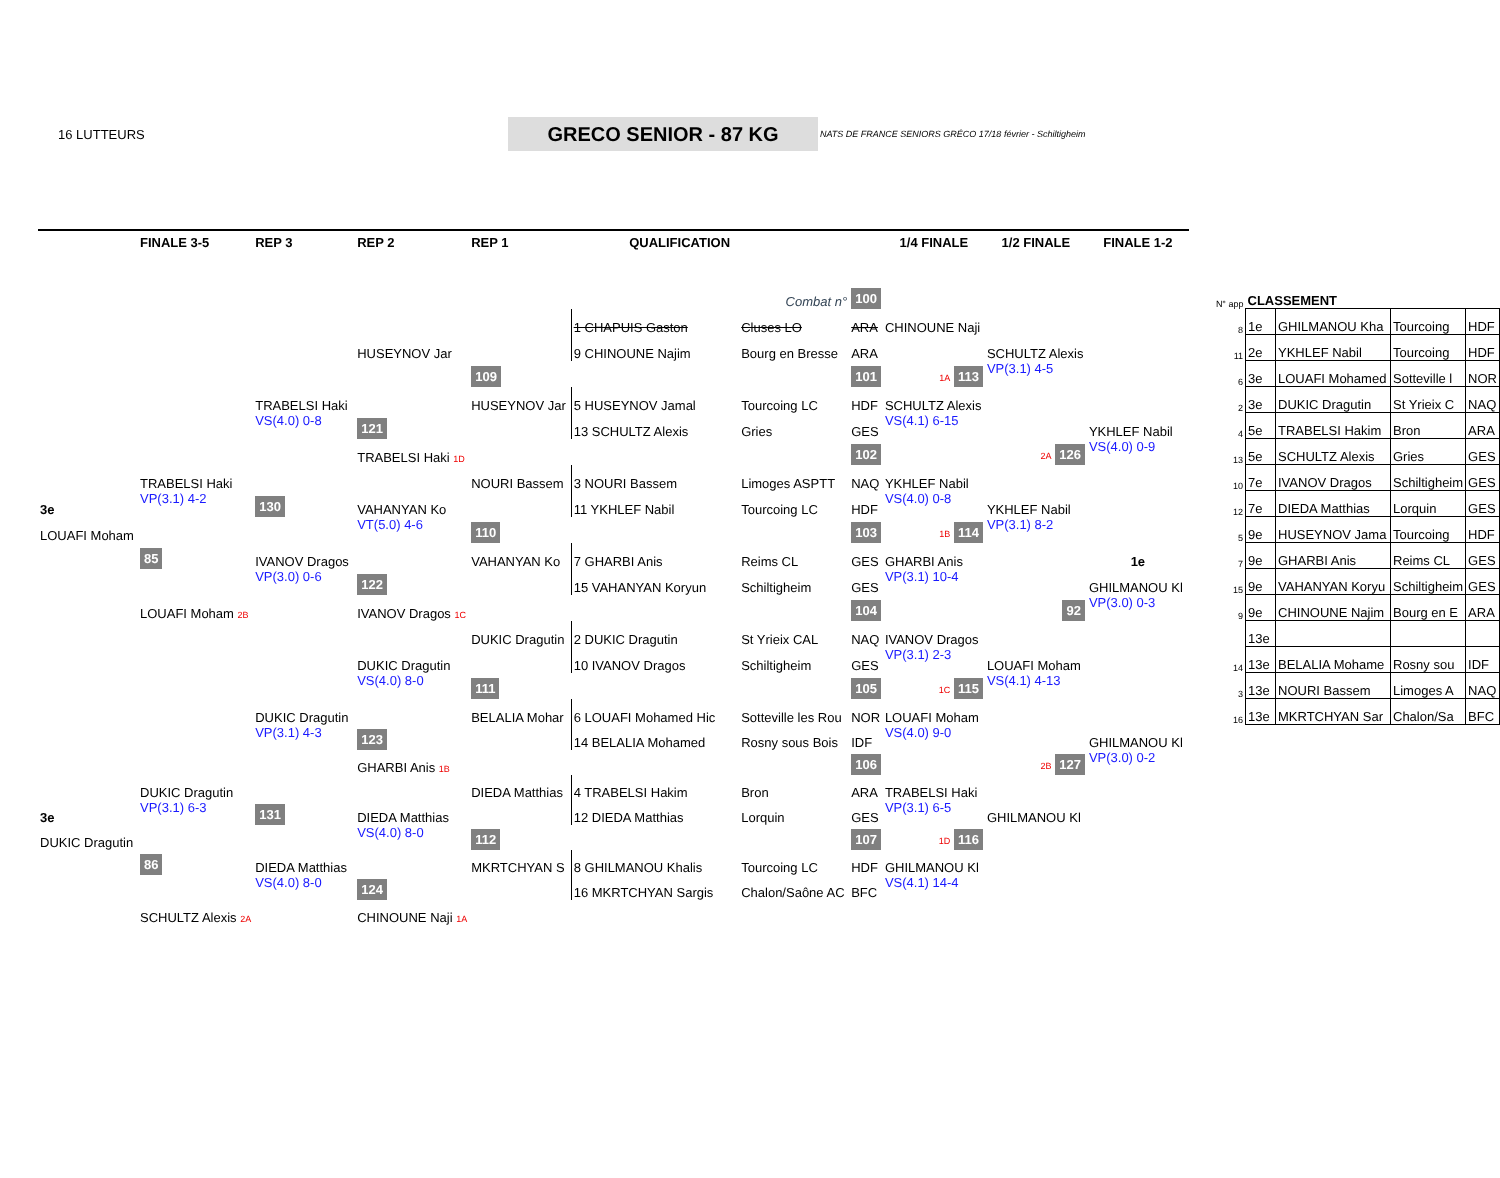16 LUTTEURS
GRECO SENIOR - 87 KG
NATS DE FRANCE SENIORS GRÉCO 17/18 février - Schiltigheim
| | FINALE 3-5 | REP 3 | REP 2 | REP 1 | QUALIFICATION | | | 1/4 FINALE | 1/2 FINALE | FINALE 1-2 | | | | | | |
| --- | --- | --- | --- | --- | --- | --- | --- | --- | --- | --- | --- | --- | --- | --- | --- | --- |
| | | | | | | Combat n° | 100 | | | | | N° app | CLASSEMENT | | | |
| | | | | | 1 CHAPUIS Gaston | Cluses LO | ARA | CHINOUNE Naji | | | | 8 | 1e | GHILMANOU Kha | Tourcoing | HDF |
| | | | HUSEYNOV Jar | | 9 CHINOUNE Najim | Bourg en Bresse | ARA | | SCHULTZ Alexis | | | 11 | 2e | YKHLEF Nabil | Tourcoing | HDF |
| | | | | 109 | | | 101 | 1A 113 | VP(3.1) 4-5 | | | 6 | 3e | LOUAFI Mohamed | Sotteville l | NOR |
| | | TRABELSI Haki | | HUSEYNOV Jar | 5 HUSEYNOV Jamal | Tourcoing LC | HDF | SCHULTZ Alexis | | | | 2 | 3e | DUKIC Dragutin | St Yrieix C | NAQ |
| | | VS(4.0) 0-8 | 121 | | 13 SCHULTZ Alexis | Gries | GES | VS(4.1) 6-15 | | YKHLEF Nabil | | 4 | 5e | TRABELSI Hakim | Bron | ARA |
| | | | TRABELSI Haki 1D | | | | 102 | | 2A 126 | VS(4.0) 0-9 | | 13 | 5e | SCHULTZ Alexis | Gries | GES |
| | TRABELSI Haki | | | NOURI Bassem | 3 NOURI Bassem | Limoges ASPTT | NAQ | YKHLEF Nabil | | | | 10 | 7e | IVANOV Dragos | Schiltigheim | GES |
| 3e | VP(3.1) 4-2 | 130 | VAHANYAN Ko | | 11 YKHLEF Nabil | Tourcoing LC | HDF | VS(4.0) 0-8 | YKHLEF Nabil | | | 12 | 7e | DIEDA Matthias | Lorquin | GES |
| LOUAFI Moham | | | VT(5.0) 4-6 | 110 | | | 103 | 1B 114 | VP(3.1) 8-2 | | | 5 | 9e | HUSEYNOV Jama | Tourcoing | HDF |
| | 85 | IVANOV Dragos | | VAHANYAN Ko | 7 GHARBI Anis | Reims CL | GES | GHARBI Anis | | 1e | | 7 | 9e | GHARBI Anis | Reims CL | GES |
| | | VP(3.0) 0-6 | 122 | | 15 VAHANYAN Koryun | Schiltigheim | GES | VP(3.1) 10-4 | | GHILMANOU Kl | | 15 | 9e | VAHANYAN Koryu | Schiltigheim | GES |
| | LOUAFI Moham 2B | | IVANOV Dragos 1C | | | | 104 | | 92 | VP(3.0) 0-3 | | 9 | 9e | CHINOUNE Najim | Bourg en E | ARA |
| | | | | DUKIC Dragutin | 2 DUKIC Dragutin | St Yrieix CAL | NAQ | IVANOV Dragos | | | | | 13e | | | |
| | | | DUKIC Dragutin | | 10 IVANOV Dragos | Schiltigheim | GES | VP(3.1) 2-3 | LOUAFI Moham | | | 14 | 13e | BELALIA Mohame | Rosny sou | IDF |
| | | | VS(4.0) 8-0 | 111 | | | 105 | 1C 115 | VS(4.1) 4-13 | | | 3 | 13e | NOURI Bassem | Limoges A | NAQ |
| | | DUKIC Dragutin | | BELALIA Mohar | 6 LOUAFI Mohamed Hic | Sotteville les Rou | NOR | LOUAFI Moham | | | | 16 | 13e | MKRTCHYAN Sar | Chalon/Sa | BFC |
| | | VP(3.1) 4-3 | 123 | | 14 BELALIA Mohamed | Rosny sous Bois | IDF | VS(4.0) 9-0 | | GHILMANOU Kl | | | | | | |
| | | | GHARBI Anis 1B | | | | 106 | | 2B 127 | VP(3.0) 0-2 | | | | | | |
| | DUKIC Dragutin | | | DIEDA Matthias | 4 TRABELSI Hakim | Bron | ARA | TRABELSI Haki | | | | | | | | |
| 3e | VP(3.1) 6-3 | 131 | DIEDA Matthias | | 12 DIEDA Matthias | Lorquin | GES | VP(3.1) 6-5 | GHILMANOU Kl | | | | | | | |
| DUKIC Dragutin | | | VS(4.0) 8-0 | 112 | | | 107 | 1D 116 | | | | | | | | |
| | 86 | DIEDA Matthias | | MKRTCHYAN S | 8 GHILMANOU Khalis | Tourcoing LC | HDF | GHILMANOU Kl | | | | | | | | |
| | | VS(4.0) 8-0 | 124 | | 16 MKRTCHYAN Sargis | Chalon/Saône AC | BFC | VS(4.1) 14-4 | | | | | | | | |
| | SCHULTZ Alexis 2A | | CHINOUNE Naji 1A | | | | | | | | | | | | | |